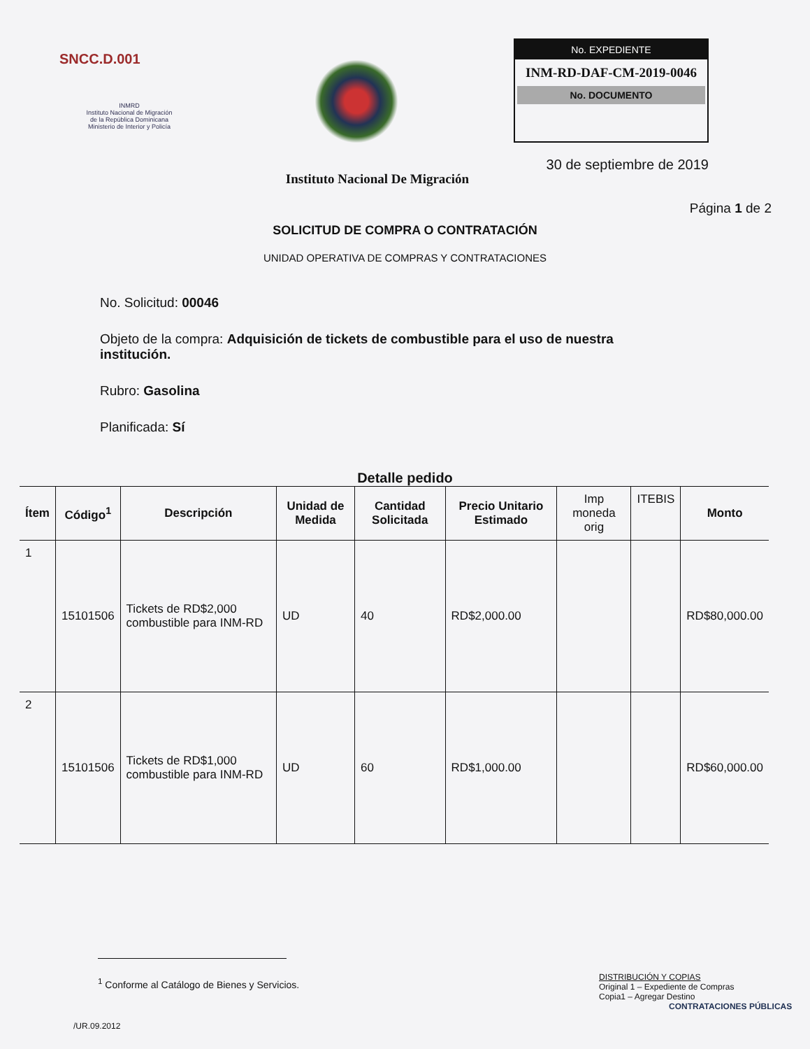SNCC.D.001
INMRD
Instituto Nacional de Migración
de la República Dominicana
Ministerio de Interior y Policía
Instituto Nacional De Migración
No. EXPEDIENTE
INM-RD-DAF-CM-2019-0046
No. DOCUMENTO
30 de septiembre de 2019
Página 1 de 2
SOLICITUD DE COMPRA O CONTRATACIÓN
UNIDAD OPERATIVA DE COMPRAS Y CONTRATACIONES
No. Solicitud: 00046
Objeto de la compra: Adquisición de tickets de combustible para el uso de nuestra institución.
Rubro: Gasolina
Planificada: Sí
Detalle pedido
| Ítem | Código<sup>1</sup> | Descripción | Unidad de Medida | Cantidad Solicitada | Precio Unitario Estimado | Imp moneda orig | ITEBIS | Monto |
| --- | --- | --- | --- | --- | --- | --- | --- | --- |
| 1 | 15101506 | Tickets de RD$2,000 combustible para INM-RD | UD | 40 | RD$2,000.00 | | | RD$80,000.00 |
| 2 | 15101506 | Tickets de RD$1,000 combustible para INM-RD | UD | 60 | RD$1,000.00 | | | RD$60,000.00 |
<sup>1</sup> Conforme al Catálogo de Bienes y Servicios.
DISTRIBUCIÓN Y COPIAS
Original 1 – Expediente de Compras
Copia1 – Agregar Destino
CONTRATACIONES PÚBLICAS
/UR.09.2012